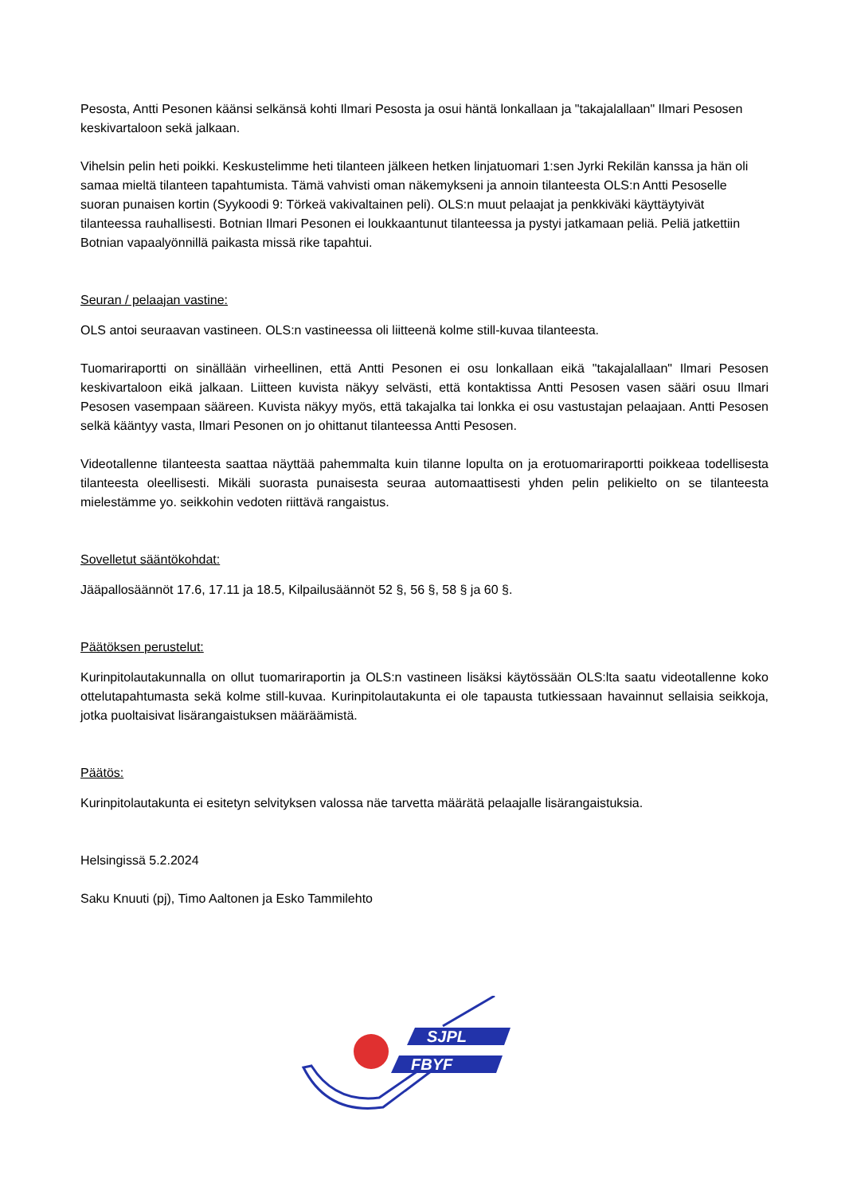Pesosta, Antti Pesonen käänsi selkänsä kohti Ilmari Pesosta ja osui häntä lonkallaan ja "takajalallaan" Ilmari Pesosen keskivartaloon sekä jalkaan.
Vihelsin pelin heti poikki. Keskustelimme heti tilanteen jälkeen hetken linjatuomari 1:sen Jyrki Rekilän kanssa ja hän oli samaa mieltä tilanteen tapahtumista. Tämä vahvisti oman näkemykseni ja annoin tilanteesta OLS:n Antti Pesoselle suoran punaisen kortin (Syykoodi 9: Törkeä vakivaltainen peli). OLS:n muut pelaajat ja penkkiväki käyttäytyivät tilanteessa rauhallisesti. Botnian Ilmari Pesonen ei loukkaantunut tilanteessa ja pystyi jatkamaan peliä. Peliä jatkettiin Botnian vapaalyönnillä paikasta missä rike tapahtui.
Seuran / pelaajan vastine:
OLS antoi seuraavan vastineen. OLS:n vastineessa oli liitteenä kolme still-kuvaa tilanteesta.
Tuomariraportti on sinällään virheellinen, että Antti Pesonen ei osu lonkallaan eikä "takajalallaan" Ilmari Pesosen keskivartaloon eikä jalkaan. Liitteen kuvista näkyy selvästi, että kontaktissa Antti Pesosen vasen sääri osuu Ilmari Pesosen vasempaan sääreen. Kuvista näkyy myös, että takajalka tai lonkka ei osu vastustajan pelaajaan. Antti Pesosen selkä kääntyy vasta, Ilmari Pesonen on jo ohittanut tilanteessa Antti Pesosen.
Videotallenne tilanteesta saattaa näyttää pahemmalta kuin tilanne lopulta on ja erotuomariraportti poikkeaa todellisesta tilanteesta oleellisesti. Mikäli suorasta punaisesta seuraa automaattisesti yhden pelin pelikielto on se tilanteesta mielestämme yo. seikkohin vedoten riittävä rangaistus.
Sovelletut sääntökohdat:
Jääpallosäännöt 17.6, 17.11 ja 18.5, Kilpailusäännöt 52 §, 56 §, 58 § ja 60 §.
Päätöksen perustelut:
Kurinpitolautakunnalla on ollut tuomariraportin ja OLS:n vastineen lisäksi käytössään OLS:lta saatu videotallenne koko ottelutapahtumasta sekä kolme still-kuvaa. Kurinpitolautakunta ei ole tapausta tutkiessaan havainnut sellaisia seikkoja, jotka puoltaisivat lisärangaistuksen määräämistä.
Päätös:
Kurinpitolautakunta ei esitetyn selvityksen valossa näe tarvetta määrätä pelaajalle lisärangaistuksia.
Helsingissä 5.2.2024
Saku Knuuti (pj), Timo Aaltonen ja Esko Tammilehto
SJPL
FBYF